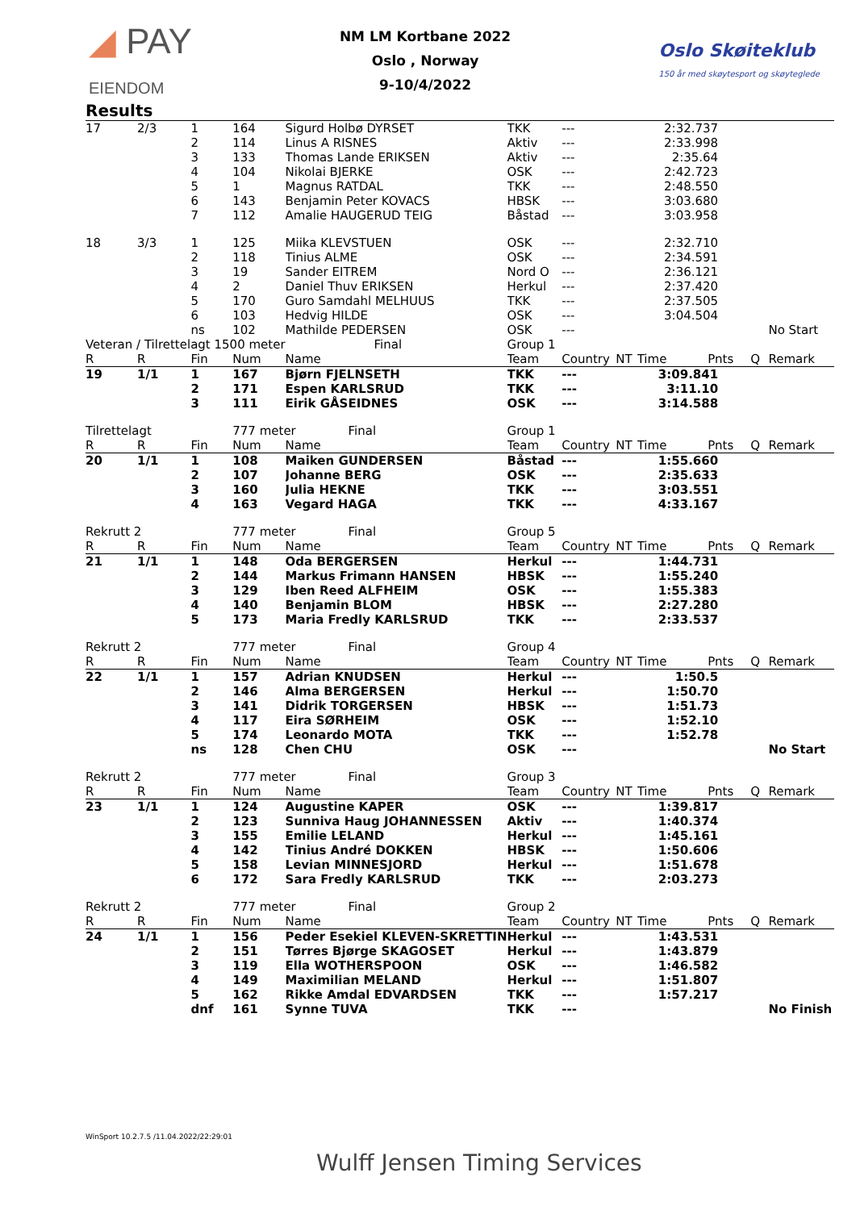◢ PAY
EIENDOM
NM LM Kortbane 2022
Oslo , Norway
9-10/4/2022
Oslo Skøiteklub
150 år med skøytesport og skøyteglede
Results
| 17 | 2/3 | 1 | 164 | Sigurd Holbø DYRSET | TKK | --- | | 2:32.737 | | | |
| | | 2 | 114 | Linus A RISNES | Aktiv | --- | | 2:33.998 | | | |
| | | 3 | 133 | Thomas Lande ERIKSEN | Aktiv | --- | | 2:35.64 | | | |
| | | 4 | 104 | Nikolai BJERKE | OSK | --- | | 2:42.723 | | | |
| | | 5 | 1 | Magnus RATDAL | TKK | --- | | 2:48.550 | | | |
| | | 6 | 143 | Benjamin Peter KOVACS | HBSK | --- | | 3:03.680 | | | |
| | | 7 | 112 | Amalie HAUGERUD TEIG | Båstad | --- | | 3:03.958 | | | |
| 18 | 3/3 | 1 | 125 | Miika KLEVSTUEN | OSK | --- | | 2:32.710 | | | |
| | | 2 | 118 | Tinius ALME | OSK | --- | | 2:34.591 | | | |
| | | 3 | 19 | Sander EITREM | Nord O | --- | | 2:36.121 | | | |
| | | 4 | 2 | Daniel Thuv ERIKSEN | Herkul | --- | | 2:37.420 | | | |
| | | 5 | 170 | Guro Samdahl MELHUUS | TKK | --- | | 2:37.505 | | | |
| | | 6 | 103 | Hedvig HILDE | OSK | --- | | 3:04.504 | | | |
| | | ns | 102 | Mathilde PEDERSEN | OSK | --- | | | | | No Start |
| Veteran / Tilrettelagt 1500 meter | | | | Final | Group 1 | | | | | | |
| R | R | Fin | Num | Name | Team | Country | NT | Time | Pnts | Q | Remark |
| 19 | 1/1 | 1 | 167 | Bjørn FJELNSETH | TKK | --- | | 3:09.841 | | | |
| | | 2 | 171 | Espen KARLSRUD | TKK | --- | | 3:11.10 | | | |
| | | 3 | 111 | Eirik GÅSEIDNES | OSK | --- | | 3:14.588 | | | |
| Tilrettelagt | | | 777 meter Final | | Group 1 | | | | | | |
| R | R | Fin | Num | Name | Team | Country | NT | Time | Pnts | Q | Remark |
| 20 | 1/1 | 1 | 108 | Maiken GUNDERSEN | Båstad | --- | | 1:55.660 | | | |
| | | 2 | 107 | Johanne BERG | OSK | --- | | 2:35.633 | | | |
| | | 3 | 160 | Julia HEKNE | TKK | --- | | 3:03.551 | | | |
| | | 4 | 163 | Vegard HAGA | TKK | --- | | 4:33.167 | | | |
| Rekrutt 2 | | | 777 meter Final | | Group 5 | | | | | | |
| R | R | Fin | Num | Name | Team | Country | NT | Time | Pnts | Q | Remark |
| 21 | 1/1 | 1 | 148 | Oda BERGERSEN | Herkul | --- | | 1:44.731 | | | |
| | | 2 | 144 | Markus Frimann HANSEN | HBSK | --- | | 1:55.240 | | | |
| | | 3 | 129 | Iben Reed ALFHEIM | OSK | --- | | 1:55.383 | | | |
| | | 4 | 140 | Benjamin BLOM | HBSK | --- | | 2:27.280 | | | |
| | | 5 | 173 | Maria Fredly KARLSRUD | TKK | --- | | 2:33.537 | | | |
| Rekrutt 2 | | | 777 meter Final | | Group 4 | | | | | | |
| R | R | Fin | Num | Name | Team | Country | NT | Time | Pnts | Q | Remark |
| 22 | 1/1 | 1 | 157 | Adrian KNUDSEN | Herkul | --- | | 1:50.5 | | | |
| | | 2 | 146 | Alma BERGERSEN | Herkul | --- | | 1:50.70 | | | |
| | | 3 | 141 | Didrik TORGERSEN | HBSK | --- | | 1:51.73 | | | |
| | | 4 | 117 | Eira SØRHEIM | OSK | --- | | 1:52.10 | | | |
| | | 5 | 174 | Leonardo MOTA | TKK | --- | | 1:52.78 | | | |
| | | ns | 128 | Chen CHU | OSK | --- | | | | | No Start |
| Rekrutt 2 | | | 777 meter Final | | Group 3 | | | | | | |
| R | R | Fin | Num | Name | Team | Country | NT | Time | Pnts | Q | Remark |
| 23 | 1/1 | 1 | 124 | Augustine KAPER | OSK | --- | | 1:39.817 | | | |
| | | 2 | 123 | Sunniva Haug JOHANNESSEN | Aktiv | --- | | 1:40.374 | | | |
| | | 3 | 155 | Emilie LELAND | Herkul | --- | | 1:45.161 | | | |
| | | 4 | 142 | Tinius André DOKKEN | HBSK | --- | | 1:50.606 | | | |
| | | 5 | 158 | Levian MINNESJORD | Herkul | --- | | 1:51.678 | | | |
| | | 6 | 172 | Sara Fredly KARLSRUD | TKK | --- | | 2:03.273 | | | |
| Rekrutt 2 | | | 777 meter Final | | Group 2 | | | | | | |
| R | R | Fin | Num | Name | Team | Country | NT | Time | Pnts | Q | Remark |
| 24 | 1/1 | 1 | 156 | Peder Esekiel KLEVEN-SKRETTIN | Herkul | --- | | 1:43.531 | | | |
| | | 2 | 151 | Tørres Bjørge SKAGOSET | Herkul | --- | | 1:43.879 | | | |
| | | 3 | 119 | Ella WOTHERSPOON | OSK | --- | | 1:46.582 | | | |
| | | 4 | 149 | Maximilian MELAND | Herkul | --- | | 1:51.807 | | | |
| | | 5 | 162 | Rikke Amdal EDVARDSEN | TKK | --- | | 1:57.217 | | | |
| | | dnf | 161 | Synne TUVA | TKK | --- | | | | | No Finish |
WinSport 10.2.7.5 /11.04.2022/22:29:01
Wulff Jensen Timing Services